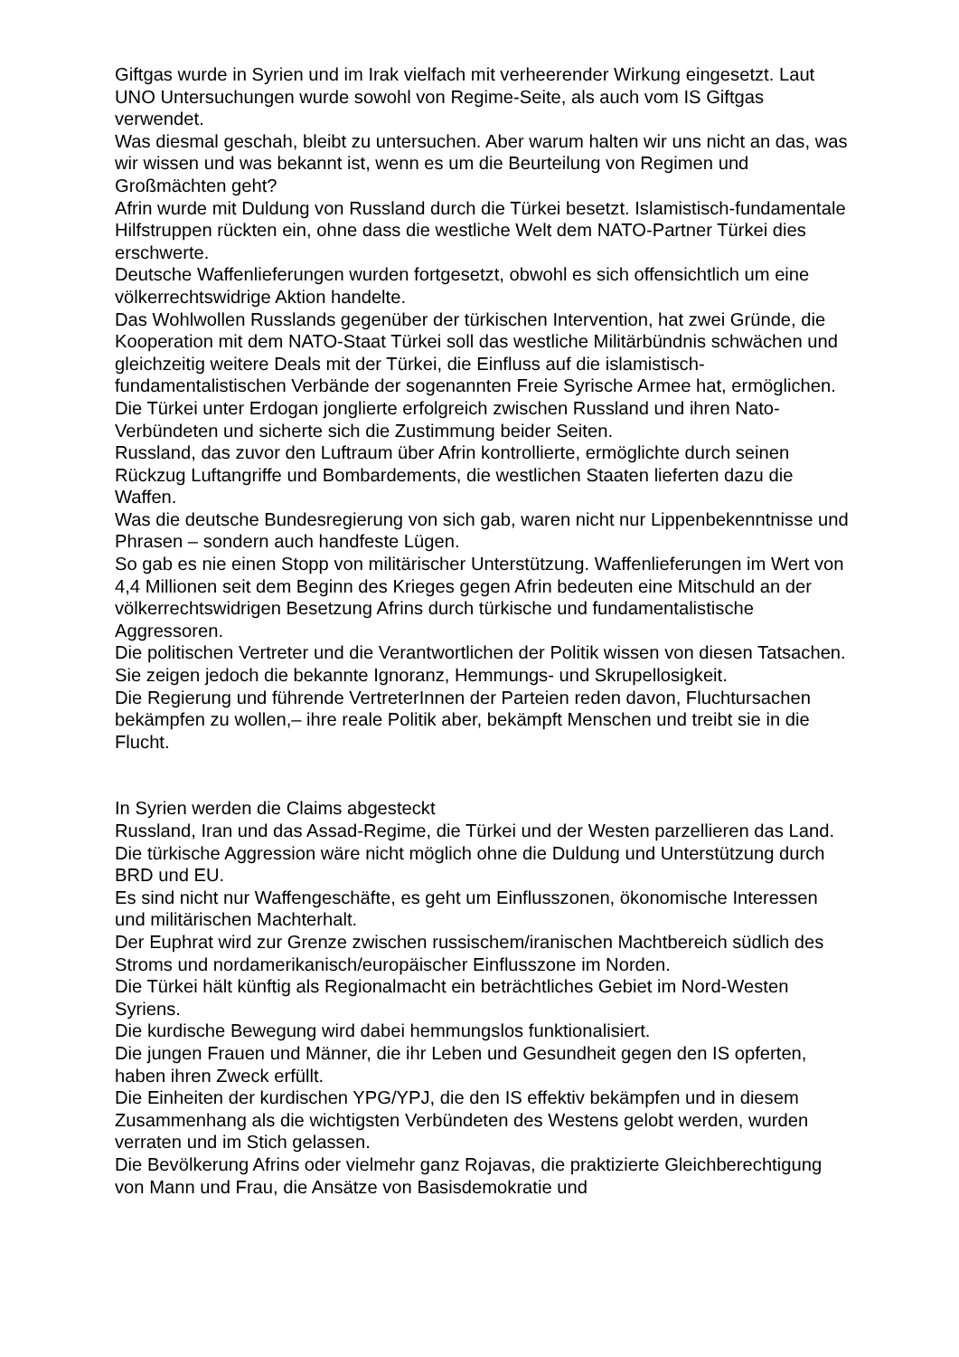Giftgas wurde in Syrien und im Irak vielfach mit verheerender Wirkung eingesetzt. Laut UNO Untersuchungen wurde sowohl von Regime-Seite, als auch vom IS Giftgas verwendet.
Was diesmal geschah, bleibt zu untersuchen. Aber warum halten wir uns nicht an das, was wir wissen und was bekannt ist, wenn es um die Beurteilung von Regimen und Großmächten geht?
Afrin wurde mit Duldung von Russland durch die Türkei besetzt. Islamistisch-fundamentale Hilfstruppen rückten ein, ohne dass die westliche Welt dem NATO-Partner Türkei dies erschwerte.
Deutsche Waffenlieferungen wurden fortgesetzt, obwohl es sich offensichtlich um eine völkerrechtswidrige Aktion handelte.
Das Wohlwollen Russlands gegenüber der türkischen Intervention, hat zwei Gründe, die Kooperation mit dem NATO-Staat Türkei soll das westliche Militärbündnis schwächen und gleichzeitig weitere Deals mit der Türkei, die Einfluss auf die islamistisch-fundamentalistischen Verbände der sogenannten Freie Syrische Armee hat, ermöglichen.
Die Türkei unter Erdogan jonglierte erfolgreich zwischen Russland und ihren Nato-Verbündeten und sicherte sich die Zustimmung beider Seiten.
Russland, das zuvor den Luftraum über Afrin kontrollierte, ermöglichte durch seinen Rückzug Luftangriffe und Bombardements, die westlichen Staaten lieferten dazu die Waffen.
Was die deutsche Bundesregierung von sich gab, waren nicht nur Lippenbekenntnisse und Phrasen – sondern auch handfeste Lügen.
So gab es nie einen Stopp von militärischer Unterstützung. Waffenlieferungen im Wert von 4,4 Millionen seit dem Beginn des Krieges gegen Afrin bedeuten eine Mitschuld an der völkerrechtswidrigen Besetzung Afrins durch türkische und fundamentalistische Aggressoren.
Die politischen Vertreter und die Verantwortlichen der Politik wissen von diesen Tatsachen.
Sie zeigen jedoch die bekannte Ignoranz, Hemmungs- und Skrupellosigkeit.
Die Regierung und führende VertreterInnen der Parteien reden davon, Fluchtursachen bekämpfen zu wollen,– ihre reale Politik aber, bekämpft Menschen und treibt sie in die Flucht.
In Syrien werden die Claims abgesteckt
Russland, Iran und das Assad-Regime, die Türkei und der Westen parzellieren das Land.
Die türkische Aggression wäre nicht möglich ohne die Duldung und Unterstützung durch BRD und EU.
Es sind nicht nur Waffengeschäfte, es geht um Einflusszonen, ökonomische Interessen und militärischen Machterhalt.
Der Euphrat wird zur Grenze zwischen russischem/iranischen Machtbereich südlich des Stroms und nordamerikanisch/europäischer Einflusszone im Norden.
Die Türkei hält künftig als Regionalmacht ein beträchtliches Gebiet im Nord-Westen Syriens.
Die kurdische Bewegung wird dabei hemmungslos funktionalisiert.
Die jungen Frauen und Männer, die ihr Leben und Gesundheit gegen den IS opferten, haben ihren Zweck erfüllt.
Die Einheiten der kurdischen YPG/YPJ, die den IS effektiv bekämpfen und in diesem Zusammenhang als die wichtigsten Verbündeten des Westens gelobt werden, wurden verraten und im Stich gelassen.
Die Bevölkerung Afrins oder vielmehr ganz Rojavas, die praktizierte Gleichberechtigung von Mann und Frau, die Ansätze von Basisdemokratie und